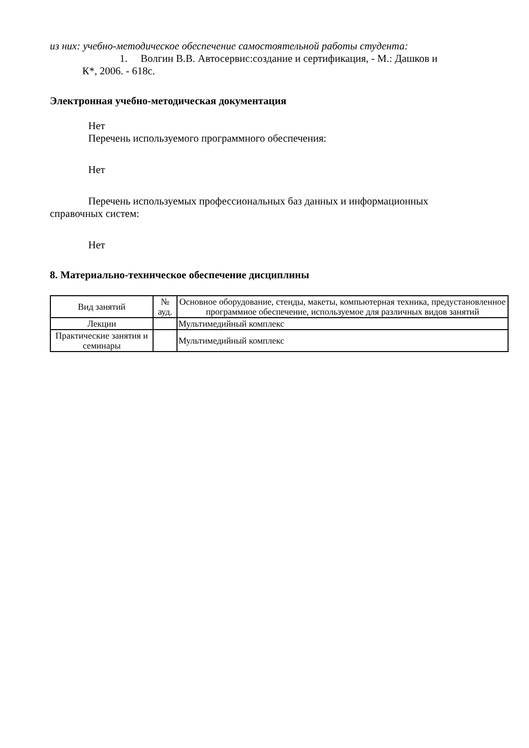из них: учебно-методическое обеспечение самостоятельной работы студента:
1. Волгин В.В. Автосервис:создание и сертификация, - М.: Дашков и
К*, 2006. - 618с.
Электронная учебно-методическая документация
Нет
Перечень используемого программного обеспечения:
Нет
Перечень используемых профессиональных баз данных и информационных
справочных систем:
Нет
8. Материально-техническое обеспечение дисциплины
| Вид занятий | № ауд. | Основное оборудование, стенды, макеты, компьютерная техника, предустановленное программное обеспечение, используемое для различных видов занятий |
| --- | --- | --- |
| Лекции | | Мультимедийный комплекс |
| Практические занятия и семинары | | Мультимедийный комплекс |